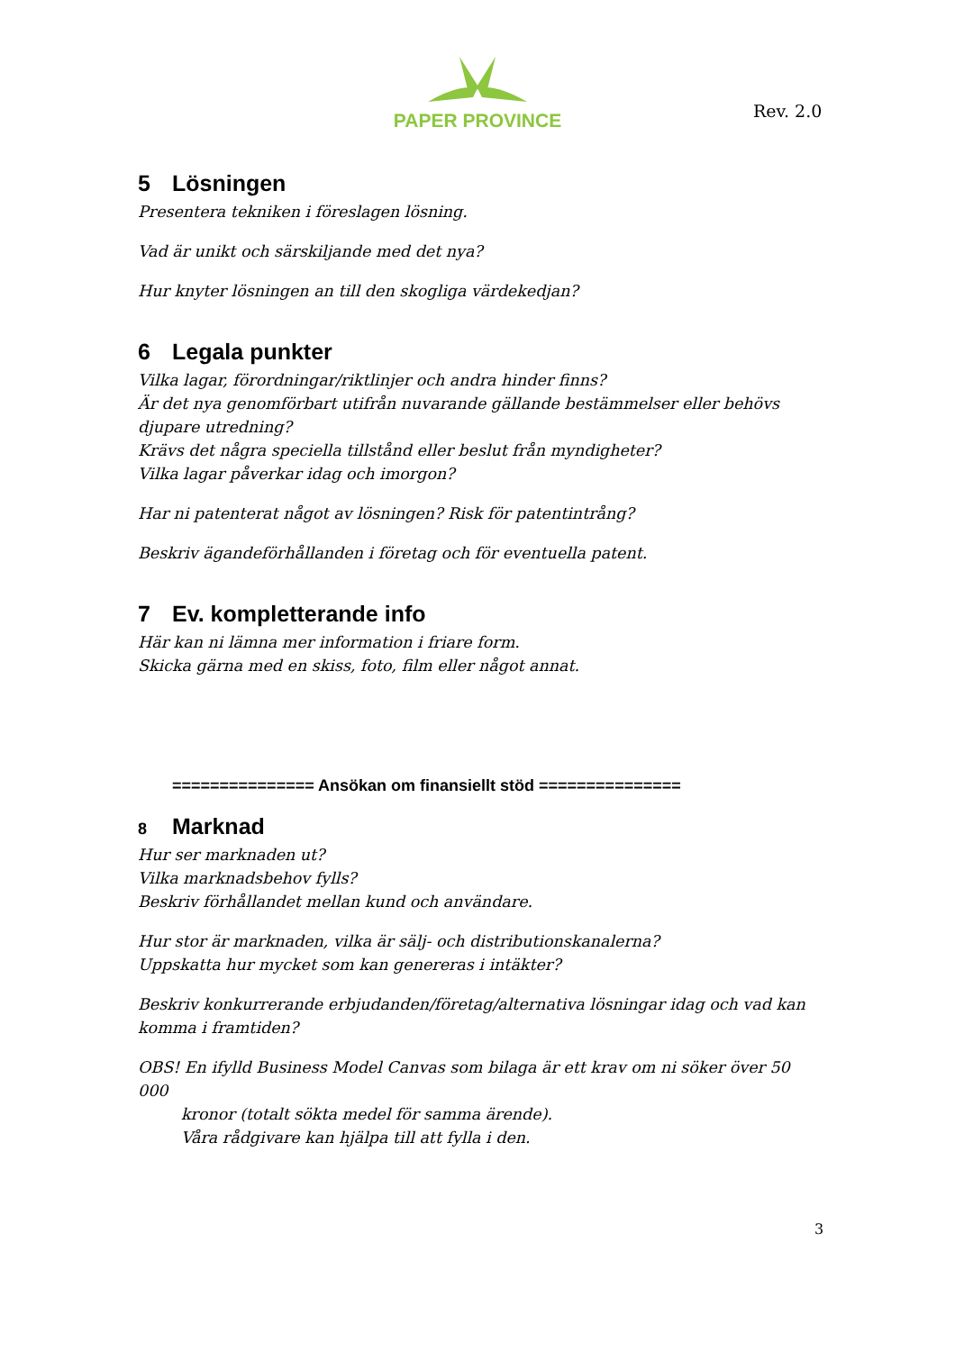PAPER PROVINCE
Rev. 2.0
5 Lösningen
Presentera tekniken i föreslagen lösning.
Vad är unikt och särskiljande med det nya?
Hur knyter lösningen an till den skogliga värdekedjan?
6 Legala punkter
Vilka lagar, förordningar/riktlinjer och andra hinder finns?
Är det nya genomförbart utifrån nuvarande gällande bestämmelser eller behövs djupare utredning?
Krävs det några speciella tillstånd eller beslut från myndigheter?
Vilka lagar påverkar idag och imorgon?
Har ni patenterat något av lösningen? Risk för patentintrång?
Beskriv ägandeförhållanden i företag och för eventuella patent.
7 Ev. kompletterande info
Här kan ni lämna mer information i friare form.
Skicka gärna med en skiss, foto, film eller något annat.
=============== Ansökan om finansiellt stöd ===============
8 Marknad
Hur ser marknaden ut?
Vilka marknadsbehov fylls?
Beskriv förhållandet mellan kund och användare.
Hur stor är marknaden, vilka är sälj- och distributionskanalerna?
Uppskatta hur mycket som kan genereras i intäkter?
Beskriv konkurrerande erbjudanden/företag/alternativa lösningar idag och vad kan komma i framtiden?
OBS! En ifylld Business Model Canvas som bilaga är ett krav om ni söker över 50 000
kronor (totalt sökta medel för samma ärende).
Våra rådgivare kan hjälpa till att fylla i den.
3